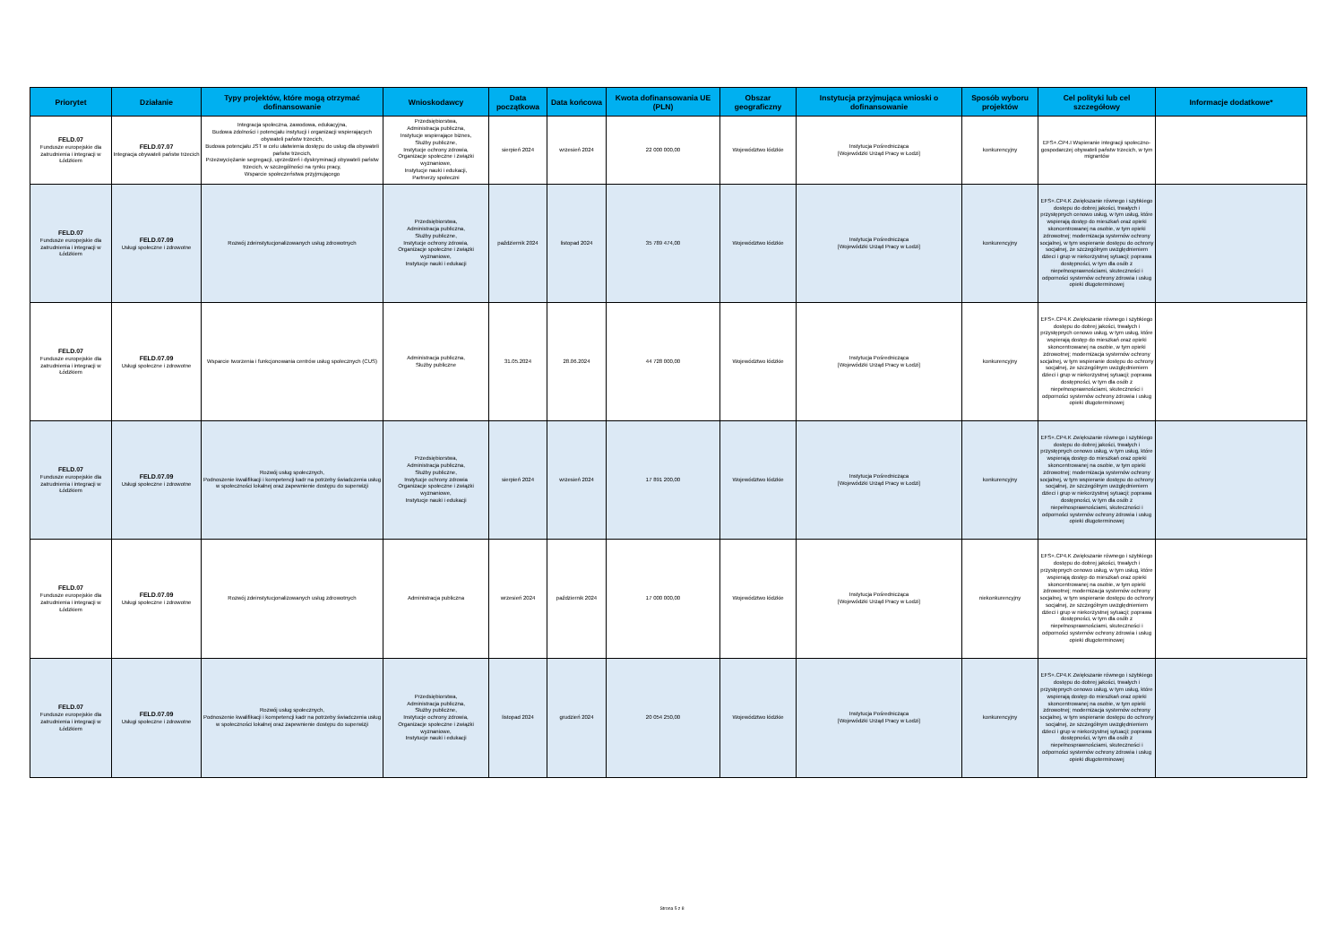| Priorytet | Działanie | Typy projektów, które mogą otrzymać dofinansowanie | Wnioskodawcy | Data początkowa | Data końcowa | Kwota dofinansowania UE (PLN) | Obszar geograficzny | Instytucja przyjmująca wnioski o dofinansowanie | Sposób wyboru projektów | Cel polityki lub cel szczegółowy | Informacje dodatkowe* |
| --- | --- | --- | --- | --- | --- | --- | --- | --- | --- | --- | --- |
| FELD.07 Fundusze europejskie dla zatrudnienia i integracji w Łódzkiem | FELD.07.07 Integracja obywateli państw trzecich | Integracja społeczna, zawodowa, edukacyjna, Budowa zdolności i potencjału instytucji i organizacji wspierających obywateli państw trzecich, Budowa potencjału JST w celu ułatwienia dostępu do usług dla obywateli państw trzecich, Przezwyciężanie segregacji, uprzedzeń i dyskryminacji obywateli państw trzecich, w szczególności na rynku pracy, Wsparcie społeczeństwa przyjmującego | Przedsiębiorstwa, Administracja publiczna, Instytucje wspierające biznes, Służby publiczne, Instytucje ochrony zdrowia, Organizacje społeczne i związki wyznaniowe, Instytucje nauki i edukacji, Partnerzy społeczni | sierpień 2024 | wrzesień 2024 | 22 000 000,00 | Województwo łódzkie | Instytucja Pośrednicząca [Wojewódzki Urząd Pracy w Łodzi] | konkurencyjny | EFS+.CP4.I Wspieranie integracji społeczno-gospodarczej obywateli państw trzecich, w tym migrantów | |
| FELD.07 Fundusze europejskie dla zatrudnienia i integracji w Łódzkiem | FELD.07.09 Usługi społeczne i zdrowotne | Rozwój zdeinstytucjonalizowanych usług zdrowotnych | Przedsiębiorstwa, Administracja publiczna, Służby publiczne, Instytucje ochrony zdrowia, Organizacje społeczne i związki wyznaniowe, Instytucje nauki i edukacji | październik 2024 | listopad 2024 | 35 789 474,00 | Województwo łódzkie | Instytucja Pośrednicząca [Wojewódzki Urząd Pracy w Łodzi] | konkurencyjny | EFS+.CP4.K Zwiększanie równego i szybkiego dostępu do dobrej jakości, trwałych i przystępnych cenowo usług, w tym usług, które wspierają dostęp do mieszkań oraz opieki skoncentrowanej na osobie, w tym opieki zdrowotnej; modernizacja systemów ochrony socjalnej, w tym wspieranie dostępu do ochrony socjalnej, ze szczególnym uwzględnieniem dzieci i grup w niekorzystnej sytuacji; poprawa dostępności, w tym dla osób z niepełnosprawnościami, skuteczności i odporności systemów ochrony zdrowia i usług opieki długoterminowej | |
| FELD.07 Fundusze europejskie dla zatrudnienia i integracji w Łódzkiem | FELD.07.09 Usługi społeczne i zdrowotne | Wsparcie tworzenia i funkcjonowania centrów usług społecznych (CUS) | Administracja publiczna, Służby publiczne | 31.05.2024 | 28.06.2024 | 44 728 000,00 | Województwo łódzkie | Instytucja Pośrednicząca [Wojewódzki Urząd Pracy w Łodzi] | konkurencyjny | EFS+.CP4.K Zwiększanie równego i szybkiego dostępu do dobrej jakości, trwałych i przystępnych cenowo usług, w tym usług, które wspierają dostęp do mieszkań oraz opieki skoncentrowanej na osobie, w tym opieki zdrowotnej; modernizacja systemów ochrony socjalnej, w tym wspieranie dostępu do ochrony socjalnej, ze szczególnym uwzględnieniem dzieci i grup w niekorzystnej sytuacji; poprawa dostępności, w tym dla osób z niepełnosprawnościami, skuteczności i odporności systemów ochrony zdrowia i usług opieki długoterminowej | |
| FELD.07 Fundusze europejskie dla zatrudnienia i integracji w Łódzkiem | FELD.07.09 Usługi społeczne i zdrowotne | Rozwój usług społecznych, Podnoszenie kwalifikacji i kompetencji kadr na potrzeby świadczenia usług w społeczności lokalnej oraz zapewnienie dostępu do superwizji | Przedsiębiorstwa, Administracja publiczna, Służby publiczne, Instytucje ochrony zdrowia Organizacje społeczne i związki wyznaniowe, Instytucje nauki i edukacji | sierpień 2024 | wrzesień 2024 | 17 891 200,00 | Województwo łódzkie | Instytucja Pośrednicząca [Wojewódzki Urząd Pracy w Łodzi] | konkurencyjny | EFS+.CP4.K Zwiększanie równego i szybkiego dostępu do dobrej jakości, trwałych i przystępnych cenowo usług, w tym usług, które wspierają dostęp do mieszkań oraz opieki skoncentrowanej na osobie, w tym opieki zdrowotnej; modernizacja systemów ochrony socjalnej, w tym wspieranie dostępu do ochrony socjalnej, ze szczególnym uwzględnieniem dzieci i grup w niekorzystnej sytuacji; poprawa dostępności, w tym dla osób z niepełnosprawnościami, skuteczności i odporności systemów ochrony zdrowia i usług opieki długoterminowej | |
| FELD.07 Fundusze europejskie dla zatrudnienia i integracji w Łódzkiem | FELD.07.09 Usługi społeczne i zdrowotne | Rozwój zdeinstytucjonalizowanych usług zdrowotnych | Administracja publiczna | wrzesień 2024 | październik 2024 | 17 000 000,00 | Województwo łódzkie | Instytucja Pośrednicząca [Wojewódzki Urząd Pracy w Łodzi] | niekonkurencyjny | EFS+.CP4.K Zwiększanie równego i szybkiego dostępu do dobrej jakości, trwałych i przystępnych cenowo usług, w tym usług, które wspierają dostęp do mieszkań oraz opieki skoncentrowanej na osobie, w tym opieki zdrowotnej; modernizacja systemów ochrony socjalnej, w tym wspieranie dostępu do ochrony socjalnej, ze szczególnym uwzględnieniem dzieci i grup w niekorzystnej sytuacji; poprawa dostępności, w tym dla osób z niepełnosprawnościami, skuteczności i odporności systemów ochrony zdrowia i usług opieki długoterminowej | |
| FELD.07 Fundusze europejskie dla zatrudnienia i integracji w Łódzkiem | FELD.07.09 Usługi społeczne i zdrowotne | Rozwój usług społecznych, Podnoszenie kwalifikacji i kompetencji kadr na potrzeby świadczenia usług w społeczności lokalnej oraz zapewnienie dostępu do superwizji | Przedsiębiorstwa, Administracja publiczna, Służby publiczne, Instytucje ochrony zdrowia, Organizacje społeczne i związki wyznaniowe, Instytucje nauki i edukacji | listopad 2024 | grudzień 2024 | 20 054 250,00 | Województwo łódzkie | Instytucja Pośrednicząca [Wojewódzki Urząd Pracy w Łodzi] | konkurencyjny | EFS+.CP4.K Zwiększanie równego i szybkiego dostępu do dobrej jakości, trwałych i przystępnych cenowo usług, w tym usług, które wspierają dostęp do mieszkań oraz opieki skoncentrowanej na osobie, w tym opieki zdrowotnej; modernizacja systemów ochrony socjalnej, w tym wspieranie dostępu do ochrony socjalnej, ze szczególnym uwzględnieniem dzieci i grup w niekorzystnej sytuacji; poprawa dostępności, w tym dla osób z niepełnosprawnościami, skuteczności i odporności systemów ochrony zdrowia i usług opieki długoterminowej | |
Strona 5 z 8